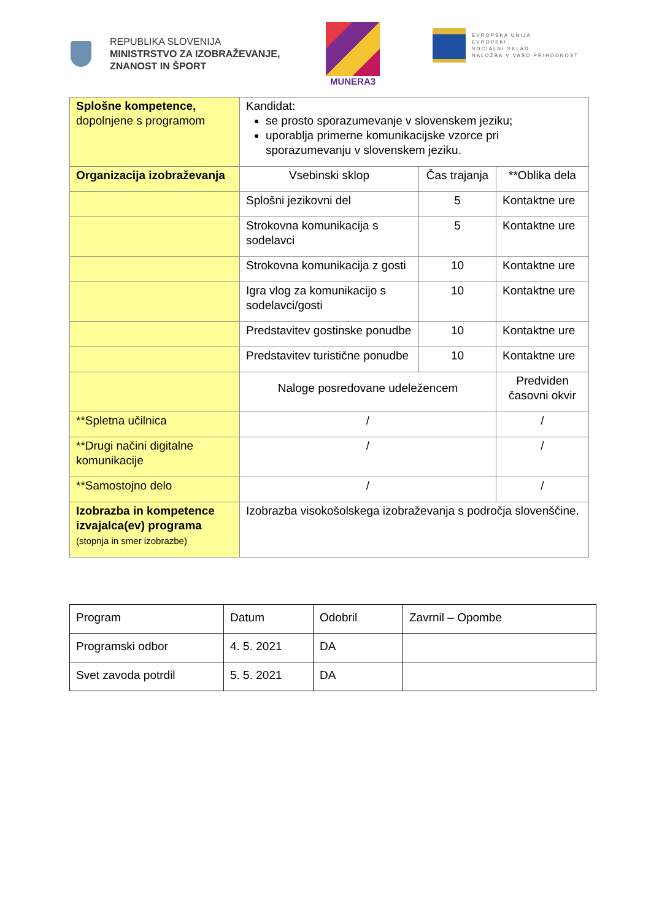REPUBLIKA SLOVENIJA
MINISTRSTVO ZA IZOBRAŽEVANJE,
ZNANOST IN ŠPORT
MUNERA3
EVROPSKA UNIJA
EVROPSKI
SOCIALNI SKLAD
NALOŽBA V VAŠO PRIHODNOST
| Splošne kompetence, dopolnjene s programom | Kandidat: se prosto sporazumevanje v slovenskem jeziku; uporablja primerne komunikacijske vzorce pri sporazumevanju v slovenskem jeziku. | | |
| Organizacija izobraževanja | Vsebinski sklop | Čas trajanja | **Oblika dela |
| | Splošni jezikovni del | 5 | Kontaktne ure |
| | Strokovna komunikacija s sodelavci | 5 | Kontaktne ure |
| | Strokovna komunikacija z gosti | 10 | Kontaktne ure |
| | Igra vlog za komunikacijo s sodelavci/gosti | 10 | Kontaktne ure |
| | Predstavitev gostinske ponudbe | 10 | Kontaktne ure |
| | Predstavitev turistične ponudbe | 10 | Kontaktne ure |
| | Naloge posredovane udeležencem | | Predviden časovni okvir |
| **Spletna učilnica | / | | / |
| **Drugi načini digitalne komunikacije | / | | / |
| **Samostojno delo | / | | / |
| Izobrazba in kompetence izvajalca(ev) programa (stopnja in smer izobrazbe) | Izobrazba visokošolskega izobraževanja s področja slovenščine. | | |
| Program | Datum | Odobril | Zavrnil – Opombe |
| Programski odbor | 4. 5. 2021 | DA | |
| Svet zavoda potrdil | 5. 5. 2021 | DA | |